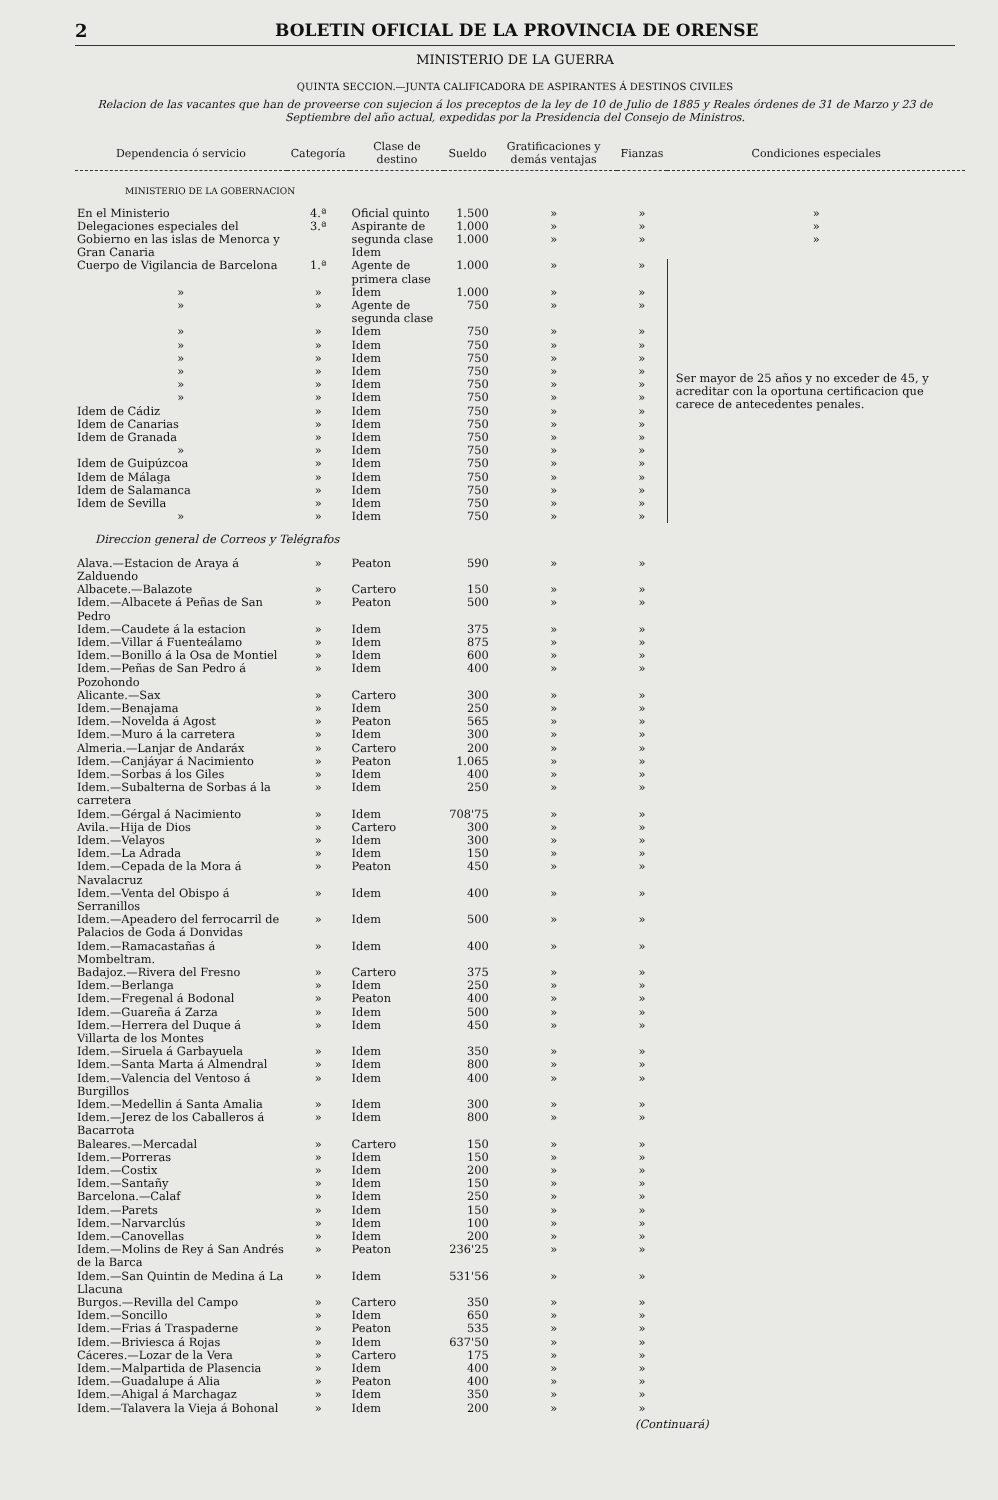2 BOLETIN OFICIAL DE LA PROVINCIA DE ORENSE
MINISTERIO DE LA GUERRA
QUINTA SECCION.—JUNTA CALIFICADORA DE ASPIRANTES Á DESTINOS CIVILES
Relacion de las vacantes que han de proveerse con sujecion á los preceptos de la ley de 10 de Julio de 1885 y Reales órdenes de 31 de Marzo y 23 de Septiembre del año actual, expedidas por la Presidencia del Consejo de Ministros.
| Dependencia ó servicio | Categoría | Clase de destino | Sueldo | Gratificaciones y demás ventajas | Fianzas | Condiciones especiales |
| --- | --- | --- | --- | --- | --- | --- |
| MINISTERIO DE LA GOBERNACION | | | | | | |
| En el Ministerio | 4.ª | Oficial quinto | 1.500 | » | » | » |
| Delegaciones especiales del Gobierno en las islas de Menorca y Gran Canaria | 3.ª | Aspirante de segunda clase Idem | 1.000 1.000 | » » | » » | » » |
| Cuerpo de Vigilancia de Barcelona | 1.ª | Agente de primera clase | 1.000 | » | » | Ser mayor de 25 años y no exceder de 45, y acreditar con la oportuna certificacion que carece de antecedentes penales. |
| » | » | Idem | 1.000 | » | » | |
| » | » | Agente de segunda clase | 750 | » | » | |
| » | » | Idem | 750 | » | » | |
| » | » | Idem | 750 | » | » | |
| » | » | Idem | 750 | » | » | |
| » | » | Idem | 750 | » | » | |
| » | » | Idem | 750 | » | » | |
| » | » | Idem | 750 | » | » | |
| Idem de Cádiz | » | Idem | 750 | » | » | |
| Idem de Canarias | » | Idem | 750 | » | » | |
| Idem de Granada | » | Idem | 750 | » | » | |
| » | » | Idem | 750 | » | » | |
| Idem de Guipúzcoa | » | Idem | 750 | » | » | |
| Idem de Málaga | » | Idem | 750 | » | » | |
| Idem de Salamanca | » | Idem | 750 | » | » | |
| Idem de Sevilla | » | Idem | 750 | » | » | |
| » | » | Idem | 750 | » | » | |
| Direccion general de Correos y Telégrafos | | | | | | |
| Alava.—Estacion de Araya á Zalduendo | » | Peaton | 590 | » | » | |
| Albacete.—Balazote | » | Cartero | 150 | » | » | |
| Idem.—Albacete á Peñas de San Pedro | » | Peaton | 500 | » | » | |
| Idem.—Caudete á la estacion | » | Idem | 375 | » | » | |
| Idem.—Villar á Fuenteálamo | » | Idem | 875 | » | » | |
| Idem.—Bonillo á la Osa de Montiel | » | Idem | 600 | » | » | |
| Idem.—Peñas de San Pedro á Pozohondo | » | Idem | 400 | » | » | |
| Alicante.—Sax | » | Cartero | 300 | » | » | |
| Idem.—Benajama | » | Idem | 250 | » | » | |
| Idem.—Novelda á Agost | » | Peaton | 565 | » | » | |
| Idem.—Muro á la carretera | » | Idem | 300 | » | » | |
| Almeria.—Lanjar de Andaráx | » | Cartero | 200 | » | » | |
| Idem.—Canjáyar á Nacimiento | » | Peaton | 1.065 | » | » | |
| Idem.—Sorbas á los Giles | » | Idem | 400 | » | » | |
| Idem.—Subalterna de Sorbas á la carretera | » | Idem | 250 | » | » | |
| Idem.—Gérgal á Nacimiento | » | Idem | 708'75 | » | » | |
| Avila.—Hija de Dios | » | Cartero | 300 | » | » | |
| Idem.—Velayos | » | Idem | 300 | » | » | |
| Idem.—La Adrada | » | Idem | 150 | » | » | |
| Idem.—Cepada de la Mora á Navalacruz | » | Peaton | 450 | » | » | |
| Idem.—Venta del Obispo á Serranillos | » | Idem | 400 | » | » | |
| Idem.—Apeadero del ferrocarril de Palacios de Goda á Donvidas | » | Idem | 500 | » | » | |
| Idem.—Ramacastañas á Mombeltram. | » | Idem | 400 | » | » | |
| Badajoz.—Rivera del Fresno | » | Cartero | 375 | » | » | |
| Idem.—Berlanga | » | Idem | 250 | » | » | |
| Idem.—Fregenal á Bodonal | » | Peaton | 400 | » | » | |
| Idem.—Guareña á Zarza | » | Idem | 500 | » | » | |
| Idem.—Herrera del Duque á Villarta de los Montes | » | Idem | 450 | » | » | |
| Idem.—Siruela á Garbayuela | » | Idem | 350 | » | » | |
| Idem.—Santa Marta á Almendral | » | Idem | 800 | » | » | |
| Idem.—Valencia del Ventoso á Burgillos | » | Idem | 400 | » | » | |
| Idem.—Medellin á Santa Amalia | » | Idem | 300 | » | » | |
| Idem.—Jerez de los Caballeros á Bacarrota | » | Idem | 800 | » | » | |
| Baleares.—Mercadal | » | Cartero | 150 | » | » | |
| Idem.—Porreras | » | Idem | 150 | » | » | |
| Idem.—Costix | » | Idem | 200 | » | » | |
| Idem.—Santañy | » | Idem | 150 | » | » | |
| Barcelona.—Calaf | » | Idem | 250 | » | » | |
| Idem.—Parets | » | Idem | 150 | » | » | |
| Idem.—Narvarclús | » | Idem | 100 | » | » | |
| Idem.—Canovellas | » | Idem | 200 | » | » | |
| Idem.—Molins de Rey á San Andrés de la Barca | » | Peaton | 236'25 | » | » | |
| Idem.—San Quintin de Medina á La Llacuna | » | Idem | 531'56 | » | » | |
| Burgos.—Revilla del Campo | » | Cartero | 350 | » | » | |
| Idem.—Soncillo | » | Idem | 650 | » | » | |
| Idem.—Frias á Traspaderne | » | Peaton | 535 | » | » | |
| Idem.—Briviesca á Rojas | » | Idem | 637'50 | » | » | |
| Cáceres.—Lozar de la Vera | » | Cartero | 175 | » | » | |
| Idem.—Malpartida de Plasencia | » | Idem | 400 | » | » | |
| Idem.—Guadalupe á Alia | » | Peaton | 400 | » | » | |
| Idem.—Ahigal á Marchagaz | » | Idem | 350 | » | » | |
| Idem.—Talavera la Vieja á Bohonal | » | Idem | 200 | » | » | |
(Continuará)